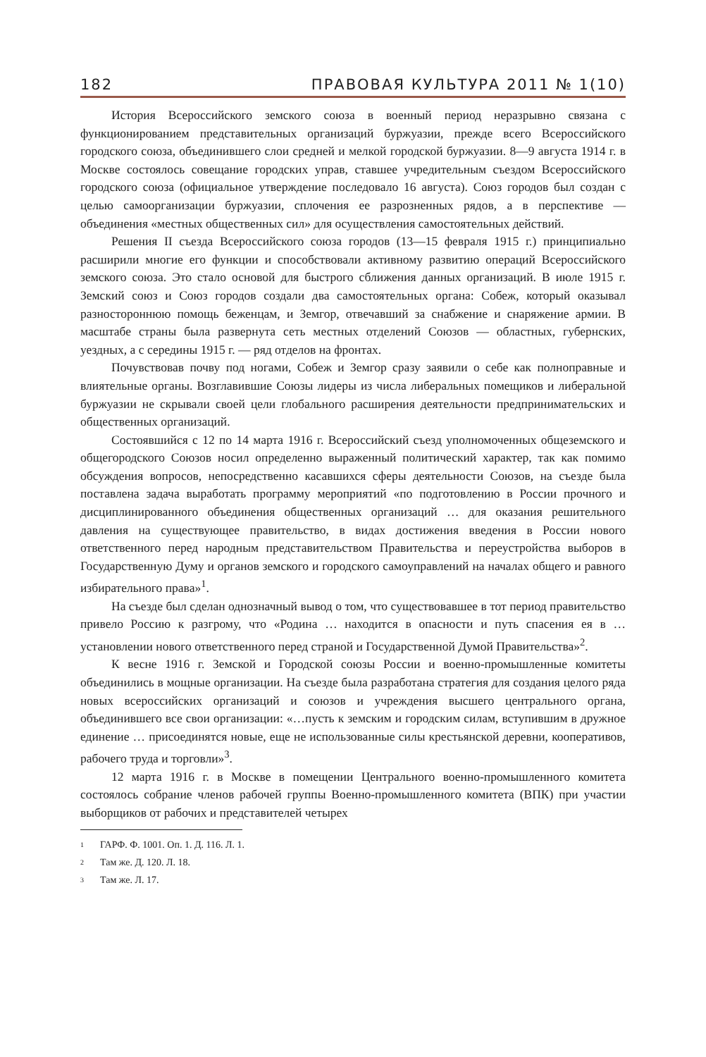182 ПРАВОВАЯ КУЛЬТУРА 2011 № 1(10)
История Всероссийского земского союза в военный период неразрывно связана с функционированием представительных организаций буржуазии, прежде всего Всероссийского городского союза, объединившего слои средней и мелкой городской буржуазии. 8—9 августа 1914 г. в Москве состоялось совещание городских управ, ставшее учредительным съездом Всероссийского городского союза (официальное утверждение последовало 16 августа). Союз городов был создан с целью самоорганизации буржуазии, сплочения ее разрозненных рядов, а в перспективе — объединения «местных общественных сил» для осуществления самостоятельных действий.
Решения II съезда Всероссийского союза городов (13—15 февраля 1915 г.) принципиально расширили многие его функции и способствовали активному развитию операций Всероссийского земского союза. Это стало основой для быстрого сближения данных организаций. В июле 1915 г. Земский союз и Союз городов создали два самостоятельных органа: Собеж, который оказывал разностороннюю помощь беженцам, и Земгор, отвечавший за снабжение и снаряжение армии. В масштабе страны была развернута сеть местных отделений Союзов — областных, губернских, уездных, а с середины 1915 г. — ряд отделов на фронтах.
Почувствовав почву под ногами, Собеж и Земгор сразу заявили о себе как полноправные и влиятельные органы. Возглавившие Союзы лидеры из числа либеральных помещиков и либеральной буржуазии не скрывали своей цели глобального расширения деятельности предпринимательских и общественных организаций.
Состоявшийся с 12 по 14 марта 1916 г. Всероссийский съезд уполномоченных общеземского и общегородского Союзов носил определенно выраженный политический характер, так как помимо обсуждения вопросов, непосредственно касавшихся сферы деятельности Союзов, на съезде была поставлена задача выработать программу мероприятий «по подготовлению в России прочного и дисциплинированного объединения общественных организаций … для оказания решительного давления на существующее правительство, в видах достижения введения в России нового ответственного перед народным представительством Правительства и переустройства выборов в Государственную Думу и органов земского и городского самоуправлений на началах общего и равного избирательного права»<sup>1</sup>.
На съезде был сделан однозначный вывод о том, что существовавшее в тот период правительство привело Россию к разгрому, что «Родина … находится в опасности и путь спасения ея в … установлении нового ответственного перед страной и Государственной Думой Правительства»<sup>2</sup>.
К весне 1916 г. Земской и Городской союзы России и военно-промышленные комитеты объединились в мощные организации. На съезде была разработана стратегия для создания целого ряда новых всероссийских организаций и союзов и учреждения высшего центрального органа, объединившего все свои организации: «…пусть к земским и городским силам, вступившим в дружное единение … присоединятся новые, еще не использованные силы крестьянской деревни, кооперативов, рабочего труда и торговли»<sup>3</sup>.
12 марта 1916 г. в Москве в помещении Центрального военно-промышленного комитета состоялось собрание членов рабочей группы Военно-промышленного комитета (ВПК) при участии выборщиков от рабочих и представителей четырех
1 ГАРФ. Ф. 1001. Оп. 1. Д. 116. Л. 1.
2 Там же. Д. 120. Л. 18.
3 Там же. Л. 17.